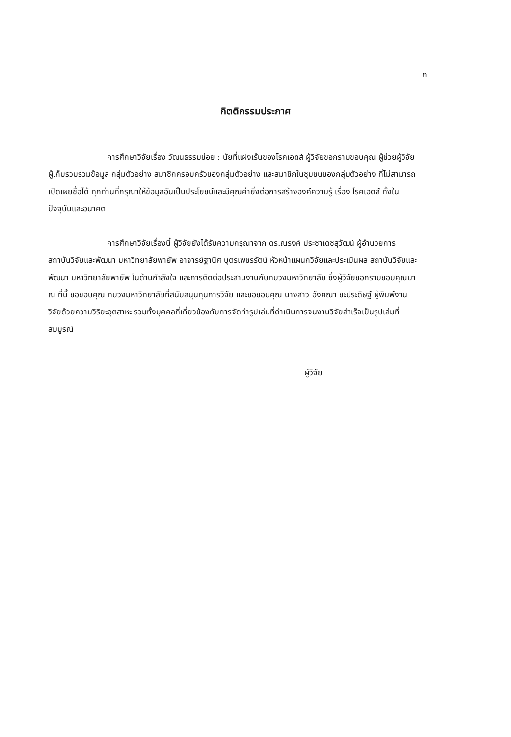ก
กิตติกรรมประกาศ
การศึกษาวิจัยเรื่อง วัฒนธรรมข่อย : นัยที่แฝงเร้นของโรคเอดส์ ผู้วิจัยขอกราบขอบคุณ ผู้ช่วยผู้วิจัย ผู้เก็บรวบรวมข้อมูล กลุ่มตัวอย่าง สมาชิกครอบครัวของกลุ่มตัวอย่าง และสมาชิกในชุมชนของกลุ่มตัวอย่าง ที่ไม่สามารถเปิดเผยชื่อได้ ทุกท่านที่กรุณาให้ข้อมูลอันเป็นประโยชน์และมีคุณค่ายิ่งต่อการสร้างองค์ความรู้ เรื่อง โรคเอดส์ ทั้งในปัจจุบันและอนาคต
การศึกษาวิจัยเรื่องนี้ ผู้วิจัยยังได้รับความกรุณาจาก ดร.ณรงค์ ประชาเดชสุวัฒน์ ผู้อำนวยการสถาบันวิจัยและพัฒนา มหาวิทยาลัยพายัพ อาจารย์ฐานิศ บุตรเพชรรัตน์ หัวหน้าแผนกวิจัยและประเมินผล สถาบันวิจัยและพัฒนา มหาวิทยาลัยพายัพ ในด้านกำลังใจ และการติดต่อประสานงานกับทบวงมหาวิทยาลัย ซึ่งผู้วิจัยขอกราบขอบคุณมา ณ ที่นี้ ขอขอบคุณ ทบวงมหาวิทยาลัยที่สนับสนุนทุนการวิจัย และขอขอบคุณ นางสาว อังคณา ขะประดิษฐ์ ผู้พิมพ์งานวิจัยด้วยความวิริยะอุตสาหะ รวมทั้งบุคคลที่เกี่ยวข้องกับการจัดทำรูปเล่มที่ดำเนินการจนงานวิจัยสำเร็จเป็นรูปเล่มที่สมบูรณ์
ผู้วิจัย